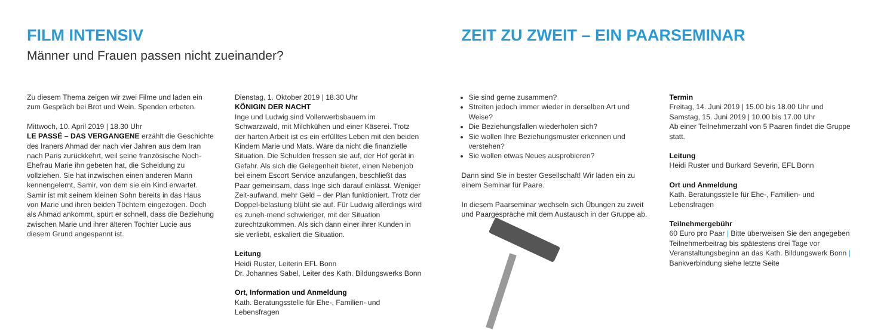FILM INTENSIV
Männer und Frauen passen nicht zueinander?
Zu diesem Thema zeigen wir zwei Filme und laden ein zum Gespräch bei Brot und Wein. Spenden erbeten.
Mittwoch, 10. April 2019 | 18.30 Uhr
LE PASSÉ – DAS VERGANGENE erzählt die Geschichte des Iraners Ahmad der nach vier Jahren aus dem Iran nach Paris zurückkehrt, weil seine französische Noch-Ehefrau Marie ihn gebeten hat, die Scheidung zu vollziehen. Sie hat inzwischen einen anderen Mann kennengelernt, Samir, von dem sie ein Kind erwartet. Samir ist mit seinem kleinen Sohn bereits in das Haus von Marie und ihren beiden Töchtern eingezogen. Doch als Ahmad ankommt, spürt er schnell, dass die Beziehung zwischen Marie und ihrer älteren Tochter Lucie aus diesem Grund angespannt ist.
Dienstag, 1. Oktober 2019 | 18.30 Uhr
KÖNIGIN DER NACHT
Inge und Ludwig sind Vollerwerbsbauern im Schwarzwald, mit Milchkühen und einer Käserei. Trotz der harten Arbeit ist es ein erfülltes Leben mit den beiden Kindern Marie und Mats. Wäre da nicht die finanzielle Situation. Die Schulden fressen sie auf, der Hof gerät in Gefahr. Als sich die Gelegenheit bietet, einen Nebenjob bei einem Escort Service anzufangen, beschließt das Paar gemeinsam, dass Inge sich darauf einlässt. Weniger Zeit-aufwand, mehr Geld – der Plan funktioniert. Trotz der Doppel-belastung blüht sie auf. Für Ludwig allerdings wird es zuneh-mend schwieriger, mit der Situation zurechtzukommen. Als sich dann einer ihrer Kunden in sie verliebt, eskaliert die Situation.
Leitung
Heidi Ruster, Leiterin EFL Bonn
Dr. Johannes Sabel, Leiter des Kath. Bildungswerks Bonn
Ort, Information und Anmeldung
Kath. Beratungsstelle für Ehe-, Familien- und Lebensfragen
ZEIT ZU ZWEIT – EIN PAARSEMINAR
Sie sind gerne zusammen?
Streiten jedoch immer wieder in derselben Art und Weise?
Die Beziehungsfallen wiederholen sich?
Sie wollen Ihre Beziehungsmuster erkennen und verstehen?
Sie wollen etwas Neues ausprobieren?
Dann sind Sie in bester Gesellschaft! Wir laden ein zu einem Seminar für Paare.
In diesem Paarseminar wechseln sich Übungen zu zweit und Paargespräche mit dem Austausch in der Gruppe ab.
Termin
Freitag, 14. Juni 2019 | 15.00 bis 18.00 Uhr und
Samstag, 15. Juni 2019 | 10.00 bis 17.00 Uhr
Ab einer Teilnehmerzahl von 5 Paaren findet die Gruppe statt.
Leitung
Heidi Ruster und Burkard Severin, EFL Bonn
Ort und Anmeldung
Kath. Beratungsstelle für Ehe-, Familien- und Lebensfragen
Teilnehmergebühr
60 Euro pro Paar | Bitte überweisen Sie den angegeben Teilnehmerbeitrag bis spätestens drei Tage vor Veranstaltungsbeginn an das Kath. Bildungswerk Bonn | Bankverbindung siehe letzte Seite